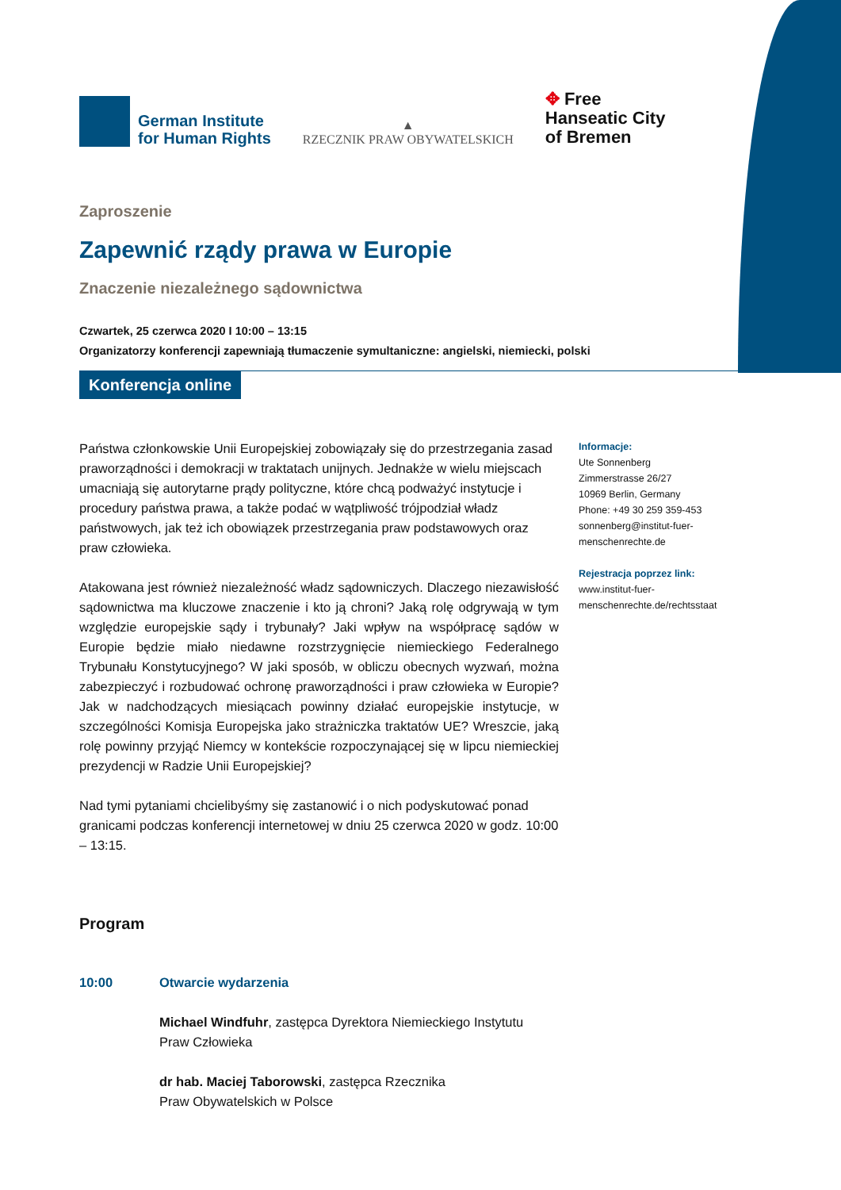German Institute
for Human Rights
▲
RZECZNIK PRAW OBYWATELSKICH
✥ Free
Hanseatic City
of Bremen
Zaproszenie
Zapewnić rządy prawa w Europie
Znaczenie niezależnego sądownictwa
Czwartek, 25 czerwca 2020 I 10:00 – 13:15
Organizatorzy konferencji zapewniają tłumaczenie symultaniczne: angielski, niemiecki, polski
Konferencja online
Państwa członkowskie Unii Europejskiej zobowiązały się do przestrzegania zasad praworządności i demokracji w traktatach unijnych. Jednakże w wielu miejscach umacniają się autorytarne prądy polityczne, które chcą podważyć instytucje i procedury państwa prawa, a także podać w wątpliwość trójpodział władz państwowych, jak też ich obowiązek przestrzegania praw podstawowych oraz praw człowieka.
Atakowana jest również niezależność władz sądowniczych. Dlaczego niezawisłość sądownictwa ma kluczowe znaczenie i kto ją chroni? Jaką rolę odgrywają w tym względzie europejskie sądy i trybunały? Jaki wpływ na współpracę sądów w Europie będzie miało niedawne rozstrzygnięcie niemieckiego Federalnego Trybunału Konstytucyjnego? W jaki sposób, w obliczu obecnych wyzwań, można zabezpieczyć i rozbudować ochronę praworządności i praw człowieka w Europie? Jak w nadchodzących miesiącach powinny działać europejskie instytucje, w szczególności Komisja Europejska jako strażniczka traktatów UE? Wreszcie, jaką rolę powinny przyjąć Niemcy w kontekście rozpoczynającej się w lipcu niemieckiej prezydencji w Radzie Unii Europejskiej?
Nad tymi pytaniami chcielibyśmy się zastanowić i o nich podyskutować ponad granicami podczas konferencji internetowej w dniu 25 czerwca 2020 w godz. 10:00 – 13:15.
Informacje:
Ute Sonnenberg
Zimmerstrasse 26/27
10969 Berlin, Germany
Phone: +49 30 259 359-453
sonnenberg@institut-fuer-
menschenrechte.de
Rejestracja poprzez link:
www.institut-fuer-
menschenrechte.de/rechtsstaat
Program
10:00 Otwarcie wydarzenia
Michael Windfuhr, zastępca Dyrektora Niemieckiego Instytutu
Praw Człowieka
dr hab. Maciej Taborowski, zastępca Rzecznika
Praw Obywatelskich w Polsce